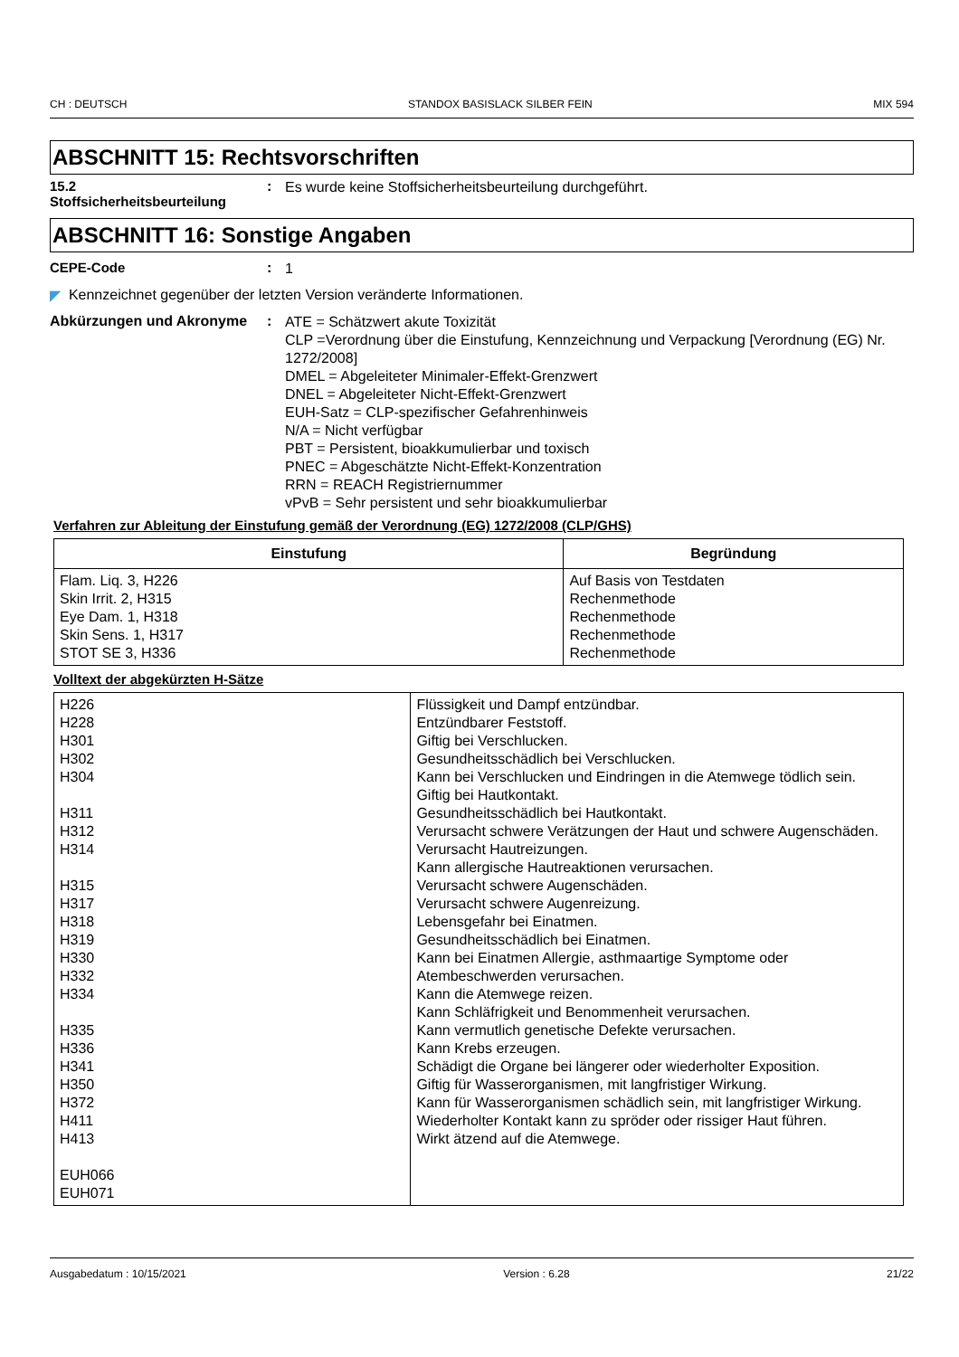CH : DEUTSCH STANDOX BASISLACK SILBER FEIN MIX 594
ABSCHNITT 15: Rechtsvorschriften
15.2
Stoffsicherheitsbeurteilung
:
Es wurde keine Stoffsicherheitsbeurteilung durchgeführt.
ABSCHNITT 16: Sonstige Angaben
CEPE-Code :
1
◤ Kennzeichnet gegenüber der letzten Version veränderte Informationen.
Abkürzungen und Akronyme :
ATE = Schätzwert akute Toxizität
CLP =Verordnung über die Einstufung, Kennzeichnung und Verpackung [Verordnung (EG) Nr. 1272/2008]
DMEL = Abgeleiteter Minimaler-Effekt-Grenzwert
DNEL = Abgeleiteter Nicht-Effekt-Grenzwert
EUH-Satz = CLP-spezifischer Gefahrenhinweis
N/A = Nicht verfügbar
PBT = Persistent, bioakkumulierbar und toxisch
PNEC = Abgeschätzte Nicht-Effekt-Konzentration
RRN = REACH Registriernummer
vPvB = Sehr persistent und sehr bioakkumulierbar
Verfahren zur Ableitung der Einstufung gemäß der Verordnung (EG) 1272/2008 (CLP/GHS)
| Einstufung | Begründung |
| --- | --- |
| Flam. Liq. 3, H226 Skin Irrit. 2, H315 Eye Dam. 1, H318 Skin Sens. 1, H317 STOT SE 3, H336 | Auf Basis von Testdaten Rechenmethode Rechenmethode Rechenmethode Rechenmethode |
Volltext der abgekürzten H-Sätze
| H226 H228 H301 H302 H304 H311 H312 H314 H315 H317 H318 H319 H330 H332 H334 H335 H336 H341 H350 H372 H411 H413 EUH066 EUH071 | Flüssigkeit und Dampf entzündbar. Entzündbarer Feststoff. Giftig bei Verschlucken. Gesundheitsschädlich bei Verschlucken. Kann bei Verschlucken und Eindringen in die Atemwege tödlich sein. Giftig bei Hautkontakt. Gesundheitsschädlich bei Hautkontakt. Verursacht schwere Verätzungen der Haut und schwere Augenschäden. Verursacht Hautreizungen. Kann allergische Hautreaktionen verursachen. Verursacht schwere Augenschäden. Verursacht schwere Augenreizung. Lebensgefahr bei Einatmen. Gesundheitsschädlich bei Einatmen. Kann bei Einatmen Allergie, asthmaartige Symptome oder Atembeschwerden verursachen. Kann die Atemwege reizen. Kann Schläfrigkeit und Benommenheit verursachen. Kann vermutlich genetische Defekte verursachen. Kann Krebs erzeugen. Schädigt die Organe bei längerer oder wiederholter Exposition. Giftig für Wasserorganismen, mit langfristiger Wirkung. Kann für Wasserorganismen schädlich sein, mit langfristiger Wirkung. Wiederholter Kontakt kann zu spröder oder rissiger Haut führen. Wirkt ätzend auf die Atemwege. |
Ausgabedatum : 10/15/2021 Version : 6.28 21/22